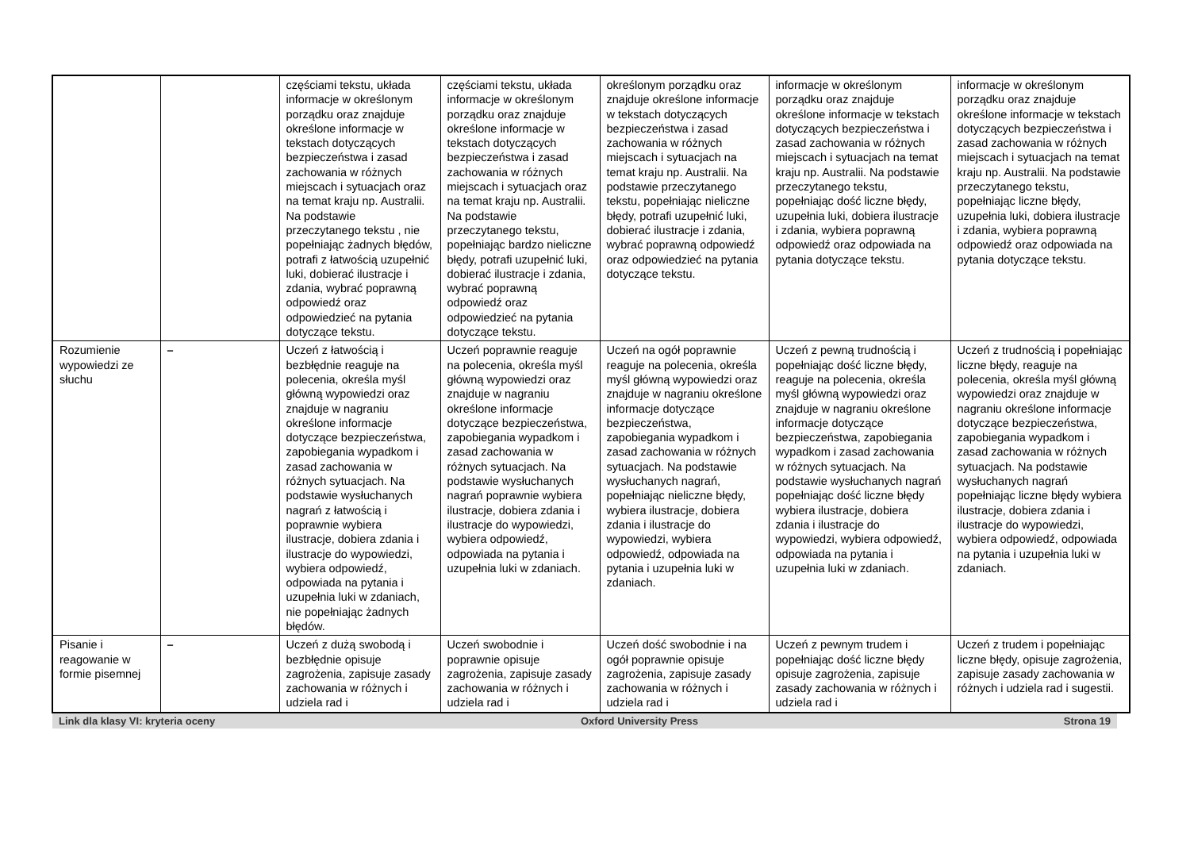| | | częściami tekstu, układa informacje w określonym porządku oraz znajduje określone informacje w tekstach dotyczących bezpieczeństwa i zasad zachowania w różnych miejscach i sytuacjach oraz na temat kraju np. Australii. Na podstawie przeczytanego tekstu , nie popełniając żadnych błędów, potrafi z łatwością uzupełnić luki, dobierać ilustracje i zdania, wybrać poprawną odpowiedź oraz odpowiedzieć na pytania dotyczące tekstu. | częściami tekstu, układa informacje w określonym porządku oraz znajduje określone informacje w tekstach dotyczących bezpieczeństwa i zasad zachowania w różnych miejscach i sytuacjach oraz na temat kraju np. Australii. Na podstawie przeczytanego tekstu, popełniając bardzo nieliczne błędy, potrafi uzupełnić luki, dobierać ilustracje i zdania, wybrać poprawną odpowiedź oraz odpowiedzieć na pytania dotyczące tekstu. | określonym porządku oraz znajduje określone informacje w tekstach dotyczących bezpieczeństwa i zasad zachowania w różnych miejscach i sytuacjach na temat kraju np. Australii. Na podstawie przeczytanego tekstu, popełniając nieliczne błędy, potrafi uzupełnić luki, dobierać ilustracje i zdania, wybrać poprawną odpowiedź oraz odpowiedzieć na pytania dotyczące tekstu. | informacje w określonym porządku oraz znajduje określone informacje w tekstach dotyczących bezpieczeństwa i zasad zachowania w różnych miejscach i sytuacjach na temat kraju np. Australii. Na podstawie przeczytanego tekstu, popełniając dość liczne błędy, uzupełnia luki, dobiera ilustracje i zdania, wybiera poprawną odpowiedź oraz odpowiada na pytania dotyczące tekstu. | informacje w określonym porządku oraz znajduje określone informacje w tekstach dotyczących bezpieczeństwa i zasad zachowania w różnych miejscach i sytuacjach na temat kraju np. Australii. Na podstawie przeczytanego tekstu, popełniając liczne błędy, uzupełnia luki, dobiera ilustracje i zdania, wybiera poprawną odpowiedź oraz odpowiada na pytania dotyczące tekstu. |
| Rozumienie wypowiedzi ze słuchu | – | Uczeń z łatwością i bezbłędnie reaguje na polecenia, określa myśl główną wypowiedzi oraz znajduje w nagraniu określone informacje dotyczące bezpieczeństwa, zapobiegania wypadkom i zasad zachowania w różnych sytuacjach. Na podstawie wysłuchanych nagrań z łatwością i poprawnie wybiera ilustracje, dobiera zdania i ilustracje do wypowiedzi, wybiera odpowiedź, odpowiada na pytania i uzupełnia luki w zdaniach, nie popełniając żadnych błędów. | Uczeń poprawnie reaguje na polecenia, określa myśl główną wypowiedzi oraz znajduje w nagraniu określone informacje dotyczące bezpieczeństwa, zapobiegania wypadkom i zasad zachowania w różnych sytuacjach. Na podstawie wysłuchanych nagrań poprawnie wybiera ilustracje, dobiera zdania i ilustracje do wypowiedzi, wybiera odpowiedź, odpowiada na pytania i uzupełnia luki w zdaniach. | Uczeń na ogół poprawnie reaguje na polecenia, określa myśl główną wypowiedzi oraz znajduje w nagraniu określone informacje dotyczące bezpieczeństwa, zapobiegania wypadkom i zasad zachowania w różnych sytuacjach. Na podstawie wysłuchanych nagrań, popełniając nieliczne błędy, wybiera ilustracje, dobiera zdania i ilustracje do wypowiedzi, wybiera odpowiedź, odpowiada na pytania i uzupełnia luki w zdaniach. | Uczeń z pewną trudnością i popełniając dość liczne błędy, reaguje na polecenia, określa myśl główną wypowiedzi oraz znajduje w nagraniu określone informacje dotyczące bezpieczeństwa, zapobiegania wypadkom i zasad zachowania w różnych sytuacjach. Na podstawie wysłuchanych nagrań popełniając dość liczne błędy wybiera ilustracje, dobiera zdania i ilustracje do wypowiedzi, wybiera odpowiedź, odpowiada na pytania i uzupełnia luki w zdaniach. | Uczeń z trudnością i popełniając liczne błędy, reaguje na polecenia, określa myśl główną wypowiedzi oraz znajduje w nagraniu określone informacje dotyczące bezpieczeństwa, zapobiegania wypadkom i zasad zachowania w różnych sytuacjach. Na podstawie wysłuchanych nagrań popełniając liczne błędy wybiera ilustracje, dobiera zdania i ilustracje do wypowiedzi, wybiera odpowiedź, odpowiada na pytania i uzupełnia luki w zdaniach. |
| Pisanie i reagowanie w formie pisemnej | – | Uczeń z dużą swobodą i bezbłędnie opisuje zagrożenia, zapisuje zasady zachowania w różnych i udziela rad i | Uczeń swobodnie i poprawnie opisuje zagrożenia, zapisuje zasady zachowania w różnych i udziela rad i | Uczeń dość swobodnie i na ogół poprawnie opisuje zagrożenia, zapisuje zasady zachowania w różnych i udziela rad i | Uczeń z pewnym trudem i popełniając dość liczne błędy opisuje zagrożenia, zapisuje zasady zachowania w różnych i udziela rad i | Uczeń z trudem i popełniając liczne błędy, opisuje zagrożenia, zapisuje zasady zachowania w różnych i udziela rad i sugestii. |
Link dla klasy VI: kryteria oceny Oxford University Press Strona 19